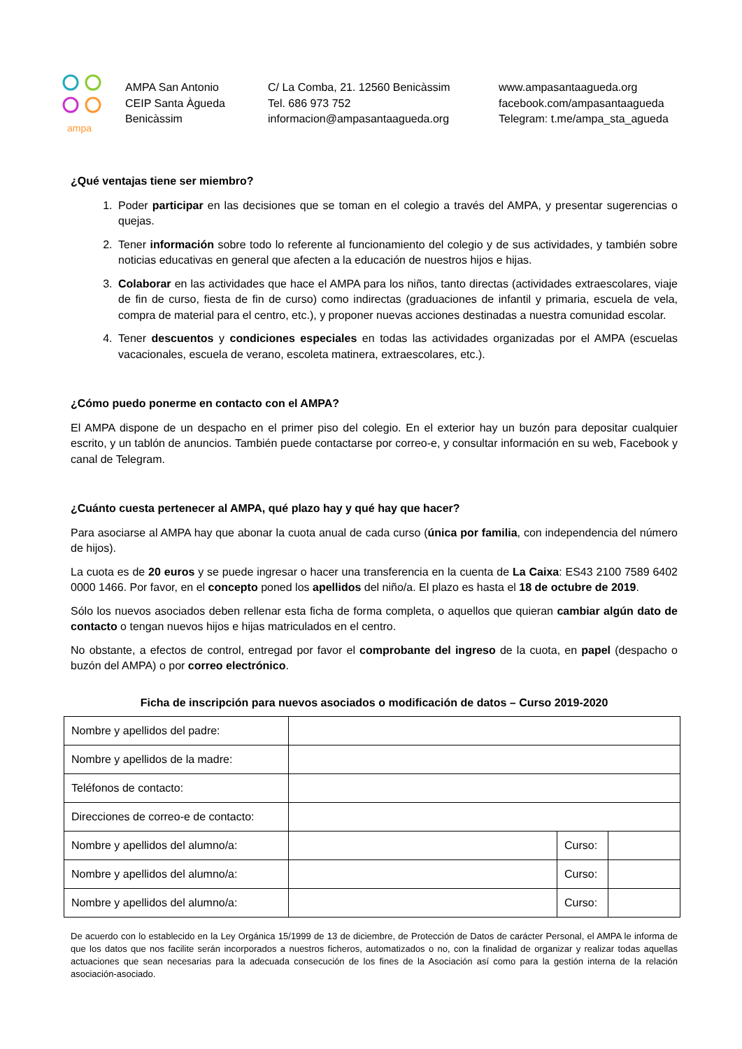ampa
AMPA San Antonio
CEIP Santa Àgueda
Benicàssim
C/ La Comba, 21. 12560 Benicàssim
Tel. 686 973 752
informacion@ampasantaagueda.org
www.ampasantaagueda.org
facebook.com/ampasantaagueda
Telegram: t.me/ampa_sta_agueda
¿Qué ventajas tiene ser miembro?
1. Poder participar en las decisiones que se toman en el colegio a través del AMPA, y presentar sugerencias o quejas.
2. Tener información sobre todo lo referente al funcionamiento del colegio y de sus actividades, y también sobre noticias educativas en general que afecten a la educación de nuestros hijos e hijas.
3. Colaborar en las actividades que hace el AMPA para los niños, tanto directas (actividades extraescolares, viaje de fin de curso, fiesta de fin de curso) como indirectas (graduaciones de infantil y primaria, escuela de vela, compra de material para el centro, etc.), y proponer nuevas acciones destinadas a nuestra comunidad escolar.
4. Tener descuentos y condiciones especiales en todas las actividades organizadas por el AMPA (escuelas vacacionales, escuela de verano, escoleta matinera, extraescolares, etc.).
¿Cómo puedo ponerme en contacto con el AMPA?
El AMPA dispone de un despacho en el primer piso del colegio. En el exterior hay un buzón para depositar cualquier escrito, y un tablón de anuncios. También puede contactarse por correo-e, y consultar información en su web, Facebook y canal de Telegram.
¿Cuánto cuesta pertenecer al AMPA, qué plazo hay y qué hay que hacer?
Para asociarse al AMPA hay que abonar la cuota anual de cada curso (única por familia, con independencia del número de hijos).
La cuota es de 20 euros y se puede ingresar o hacer una transferencia en la cuenta de La Caixa: ES43 2100 7589 6402 0000 1466. Por favor, en el concepto poned los apellidos del niño/a. El plazo es hasta el 18 de octubre de 2019.
Sólo los nuevos asociados deben rellenar esta ficha de forma completa, o aquellos que quieran cambiar algún dato de contacto o tengan nuevos hijos e hijas matriculados en el centro.
No obstante, a efectos de control, entregad por favor el comprobante del ingreso de la cuota, en papel (despacho o buzón del AMPA) o por correo electrónico.
Ficha de inscripción para nuevos asociados o modificación de datos – Curso 2019-2020
| Nombre y apellidos del padre: | | | |
| Nombre y apellidos de la madre: | | | |
| Teléfonos de contacto: | | | |
| Direcciones de correo-e de contacto: | | | |
| Nombre y apellidos del alumno/a: | | Curso: | |
| Nombre y apellidos del alumno/a: | | Curso: | |
| Nombre y apellidos del alumno/a: | | Curso: | |
De acuerdo con lo establecido en la Ley Orgánica 15/1999 de 13 de diciembre, de Protección de Datos de carácter Personal, el AMPA le informa de que los datos que nos facilite serán incorporados a nuestros ficheros, automatizados o no, con la finalidad de organizar y realizar todas aquellas actuaciones que sean necesarias para la adecuada consecución de los fines de la Asociación así como para la gestión interna de la relación asociación-asociado.